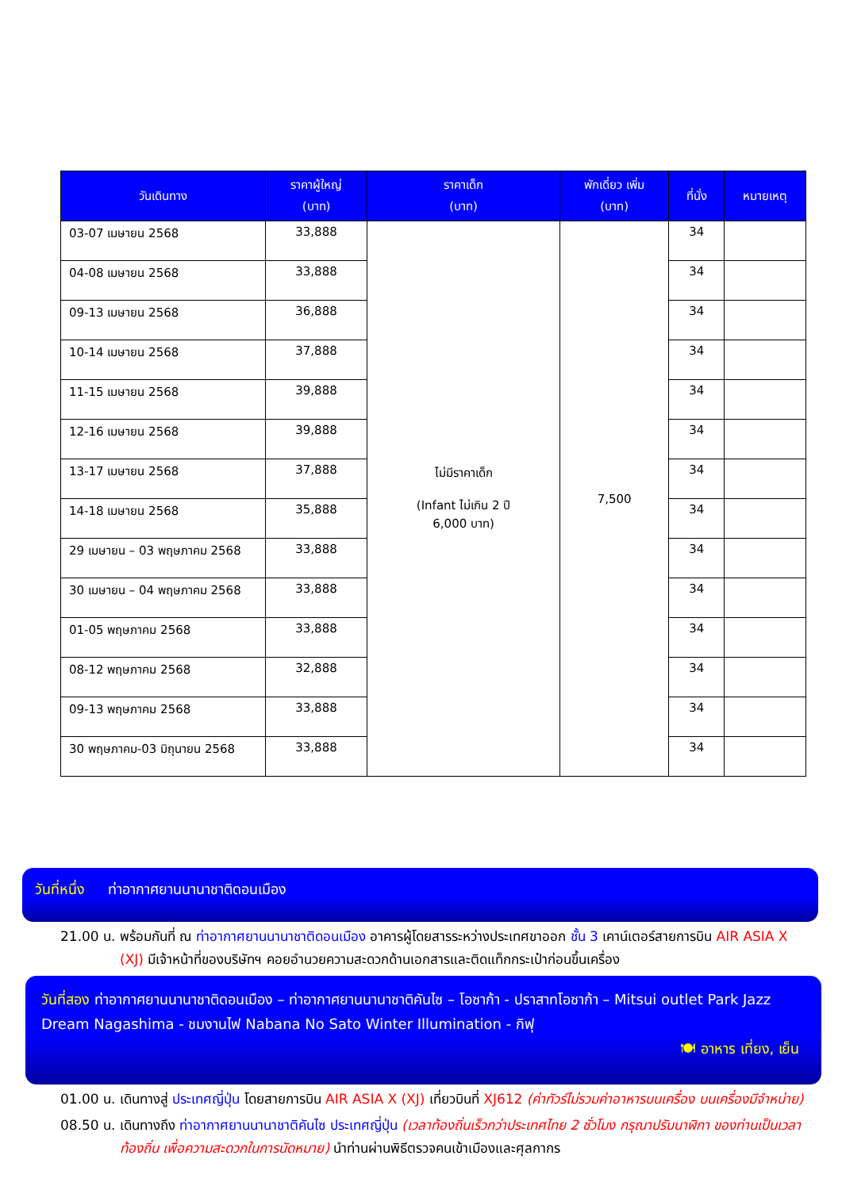| วันเดินทาง | ราคาผู้ใหญ่ (บาท) | ราคาเด็ก (บาท) | พักเดี่ยว เพิ่ม (บาท) | ที่นั่ง | หมายเหตุ |
| --- | --- | --- | --- | --- | --- |
| 03-07 เมษายน 2568 | 33,888 | ไม่มีราคาเด็ก (Infant ไม่เกิน 2 ปี 6,000 บาท) | 7,500 | 34 | |
| 04-08 เมษายน 2568 | 33,888 | | | 34 | |
| 09-13 เมษายน 2568 | 36,888 | | | 34 | |
| 10-14 เมษายน 2568 | 37,888 | | | 34 | |
| 11-15 เมษายน 2568 | 39,888 | | | 34 | |
| 12-16 เมษายน 2568 | 39,888 | | | 34 | |
| 13-17 เมษายน 2568 | 37,888 | | | 34 | |
| 14-18 เมษายน 2568 | 35,888 | | | 34 | |
| 29 เมษายน – 03 พฤษภาคม 2568 | 33,888 | | | 34 | |
| 30 เมษายน – 04 พฤษภาคม 2568 | 33,888 | | | 34 | |
| 01-05 พฤษภาคม 2568 | 33,888 | | | 34 | |
| 08-12 พฤษภาคม 2568 | 32,888 | | | 34 | |
| 09-13 พฤษภาคม 2568 | 33,888 | | | 34 | |
| 30 พฤษภาคม-03 มิถุนายน 2568 | 33,888 | | | 34 | |
วันที่หนึ่ง ท่าอากาศยานนานาชาติดอนเมือง
21.00 น. พร้อมกันที่ ณ ท่าอากาศยานนานาชาติดอนเมือง อาคารผู้โดยสารระหว่างประเทศขาออก ชั้น 3 เคาน์เตอร์สายการบิน AIR ASIA X (XJ) มีเจ้าหน้าที่ของบริษัทฯ คอยอำนวยความสะดวกด้านเอกสารและติดแท็กกระเป๋าก่อนขึ้นเครื่อง
วันที่สอง ท่าอากาศยานนานาชาติดอนเมือง – ท่าอากาศยานนานาชาติคันไซ – โอซาก้า - ปราสาทโอซาก้า – Mitsui outlet Park Jazz Dream Nagashima - ชมงานไฟ Nabana No Sato Winter Illumination - กิฟุ
🍽 อาหาร เที่ยง, เย็น
01.00 น. เดินทางสู่ ประเทศญี่ปุ่น โดยสายการบิน AIR ASIA X (XJ) เที่ยวบินที่ XJ612 (ค่าทัวร์ไม่รวมค่าอาหารบนเครื่อง บนเครื่องมีจำหน่าย)
08.50 น. เดินทางถึง ท่าอากาศยานนานาชาติคันไซ ประเทศญี่ปุ่น (เวลาท้องถิ่นเร็วกว่าประเทศไทย 2 ชั่วโมง กรุณาปรับนาฬิกา ของท่านเป็นเวลาท้องถิ่น เพื่อความสะดวกในการนัดหมาย) นำท่านผ่านพิธีตรวจคนเข้าเมืองและศุลกากร